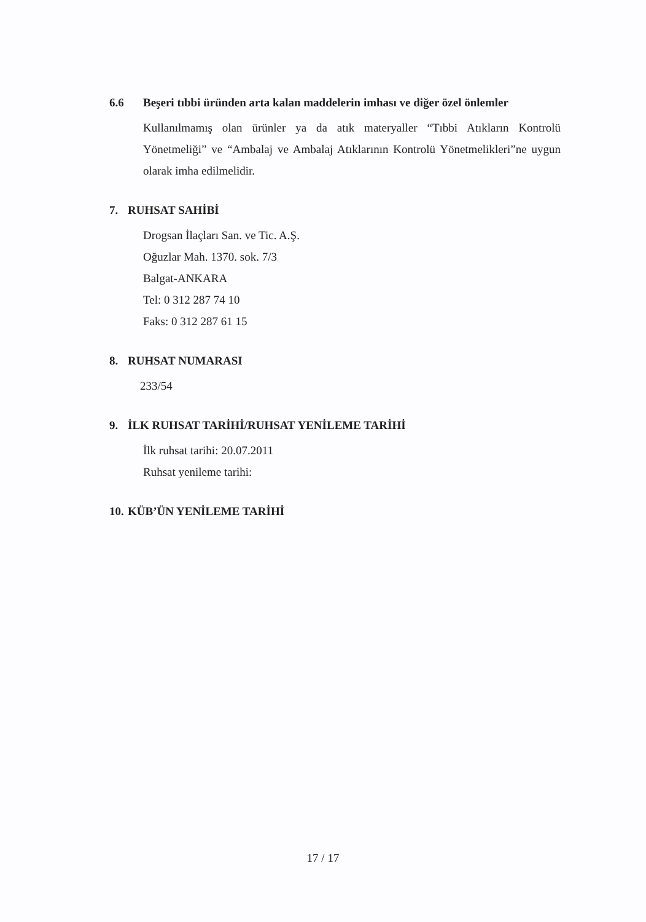6.6 Beşeri tıbbi üründen arta kalan maddelerin imhası ve diğer özel önlemler
Kullanılmamış olan ürünler ya da atık materyaller “Tıbbi Atıkların Kontrolü Yönetmeliği” ve “Ambalaj ve Ambalaj Atıklarının Kontrolü Yönetmelikleri”ne uygun olarak imha edilmelidir.
7. RUHSAT SAHİBİ
Drogsan İlaçları San. ve Tic. A.Ş.
Oğuzlar Mah. 1370. sok. 7/3
Balgat-ANKARA
Tel: 0 312 287 74 10
Faks: 0 312 287 61 15
8. RUHSAT NUMARASI
233/54
9. İLK RUHSAT TARİHİ/RUHSAT YENİLEME TARİHİ
İlk ruhsat tarihi: 20.07.2011
Ruhsat yenileme tarihi:
10. KÜB’ÜN YENİLEME TARİHİ
17 / 17